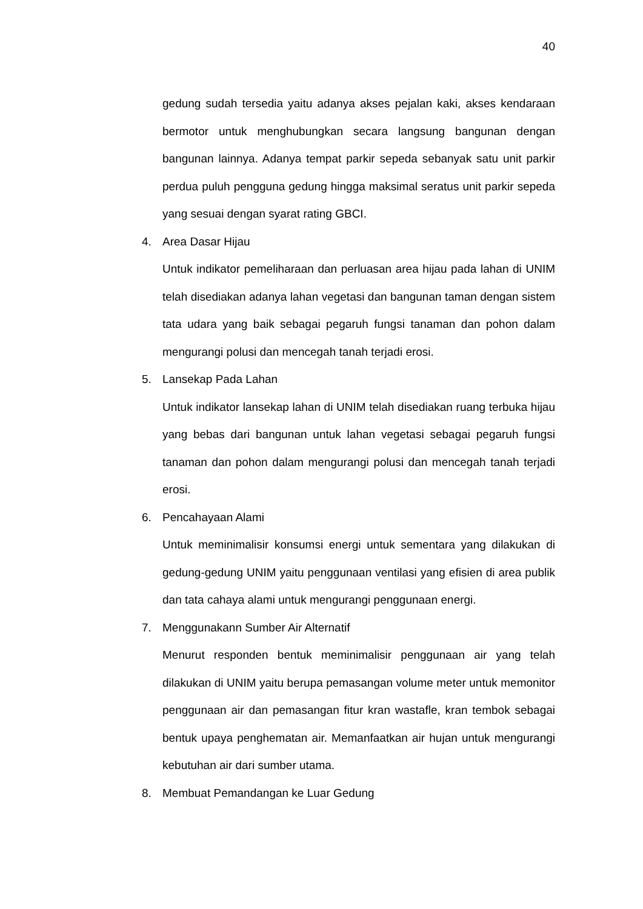40
gedung sudah tersedia yaitu adanya akses pejalan kaki, akses kendaraan bermotor untuk menghubungkan secara langsung bangunan dengan bangunan lainnya. Adanya tempat parkir sepeda sebanyak satu unit parkir perdua puluh pengguna gedung hingga maksimal seratus unit parkir sepeda yang sesuai dengan syarat rating GBCI.
4. Area Dasar Hijau
Untuk indikator pemeliharaan dan perluasan area hijau pada lahan di UNIM telah disediakan adanya lahan vegetasi dan bangunan taman dengan sistem tata udara yang baik sebagai pegaruh fungsi tanaman dan pohon dalam mengurangi polusi dan mencegah tanah terjadi erosi.
5. Lansekap Pada Lahan
Untuk indikator lansekap lahan di UNIM telah disediakan ruang terbuka hijau yang bebas dari bangunan untuk lahan vegetasi sebagai pegaruh fungsi tanaman dan pohon dalam mengurangi polusi dan mencegah tanah terjadi erosi.
6. Pencahayaan Alami
Untuk meminimalisir konsumsi energi untuk sementara yang dilakukan di gedung-gedung UNIM yaitu penggunaan ventilasi yang efisien di area publik dan tata cahaya alami untuk mengurangi penggunaan energi.
7. Menggunakann Sumber Air Alternatif
Menurut responden bentuk meminimalisir penggunaan air yang telah dilakukan di UNIM yaitu berupa pemasangan volume meter untuk memonitor penggunaan air dan pemasangan fitur kran wastafle, kran tembok sebagai bentuk upaya penghematan air. Memanfaatkan air hujan untuk mengurangi kebutuhan air dari sumber utama.
8. Membuat Pemandangan ke Luar Gedung